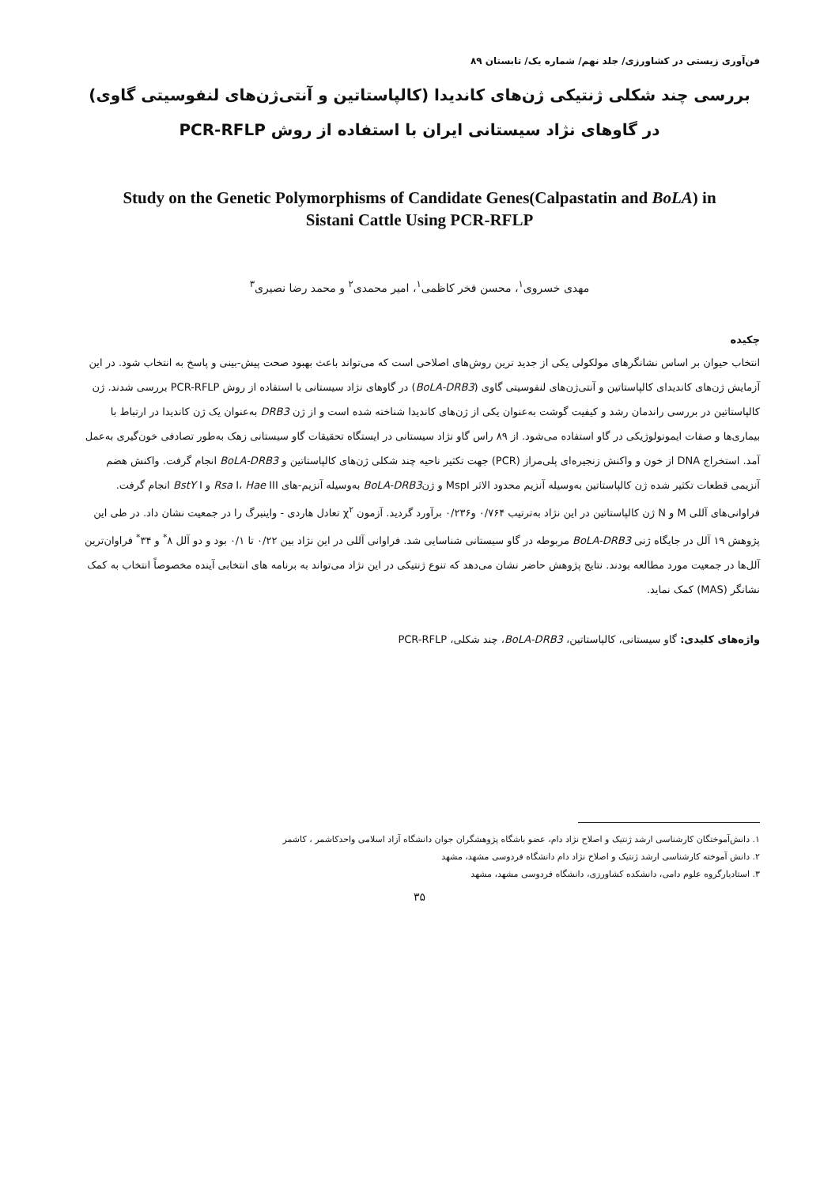فن‌آوری زیستی در کشاورزی/ جلد نهم/ شماره یک/ تابستان ۸۹
بررسی چند شکلی ژنتیکی ژن‌های کاندیدا (کالپاستاتین و آنتی‌ژن‌های لنفوسیتی گاوی)
در گاوهای نژاد سیستانی ایران با استفاده از روش PCR-RFLP
Study on the Genetic Polymorphisms of Candidate Genes(Calpastatin and BoLA) in
Sistani Cattle Using PCR-RFLP
مهدی خسروی<sup>۱</sup>، محسن فخر کاظمی<sup>۱</sup>، امیر محمدی<sup>۲</sup> و محمد رضا نصیری<sup>۳</sup>
چکیده
انتخاب حیوان بر اساس نشانگرهای مولکولی یکی از جدید ترین روش‌های اصلاحی است که می‌تواند باعث بهبود صحت پیش-بینی و پاسخ به انتخاب شود. در این آزمایش ژن‌های کاندیدای کالپاستاتین و آنتی‌ژن‌های لنفوسیتی گاوی (BoLA-DRB3) در گاوهای نژاد سیستانی با استفاده از روش PCR-RFLP بررسی شدند. ژن کالپاستاتین در بررسی راندمان رشد و کیفیت گوشت به‌عنوان یکی از ژن‌های کاندیدا شناخته شده است و از ژن DRB3 به‌عنوان یک ژن کاندیدا در ارتباط با بیماری‌ها و صفات ایمونولوژیکی در گاو استفاده می‌شود. از ۸۹ راس گاو نژاد سیستانی در ایستگاه تحقیقات گاو سیستانی زهک به‌طور تصادفی خون‌گیری به‌عمل آمد. استخراج DNA از خون و واکنش زنجیره‌ای پلی‌مراز (PCR) جهت تکثیر ناحیه چند شکلی ژن‌های کالپاستاتین و BoLA-DRB3 انجام گرفت. واکنش هضم آنزیمی قطعات تکثیر شده ژن کالپاستاتین به‌وسیله آنزیم محدود الاثر MspI و ژنBoLA-DRB3 به‌وسیله آنزیم-های Rsa I، Hae III و BstY I انجام گرفت. فراوانی‌های آللی M و N ژن کالپاستاتین در این نژاد به‌ترتیب ۰/۷۶۴ و۰/۲۳۶ برآورد گردید. آزمون χ<sup>۲</sup> تعادل هاردی - واینبرگ را در جمعیت نشان داد. در طی این پژوهش ۱۹ آلل در جایگاه ژنی BoLA-DRB3 مربوطه در گاو سیستانی شناسایی شد. فراوانی آللی در این نژاد بین ۰/۲۲ تا ۰/۱ بود و دو آلل ۸<sup>*</sup> و ۳۴<sup>*</sup> فراوان‌ترین آلل‌ها در جمعیت مورد مطالعه بودند. نتایج پژوهش حاضر نشان می‌دهد که تنوع ژنتیکی در این نژاد می‌تواند به برنامه های انتخابی آینده مخصوصاً انتخاب به کمک نشانگر (MAS) کمک نماید.
واژه‌های کلیدی: گاو سیستانی، کالپاستاتین، BoLA-DRB3، چند شکلی، PCR-RFLP
۱. دانش‌آموختگان کارشناسی ارشد ژنتیک و اصلاح نژاد دام، عضو باشگاه پژوهشگران جوان دانشگاه آزاد اسلامی واحدکاشمر ، کاشمر
۲. دانش آموخته کارشناسی ارشد ژنتیک و اصلاح نژاد دام دانشگاه فردوسی مشهد، مشهد
۳. استادیارگروه علوم دامی، دانشکده کشاورزی، دانشگاه فردوسی مشهد، مشهد
۳۵